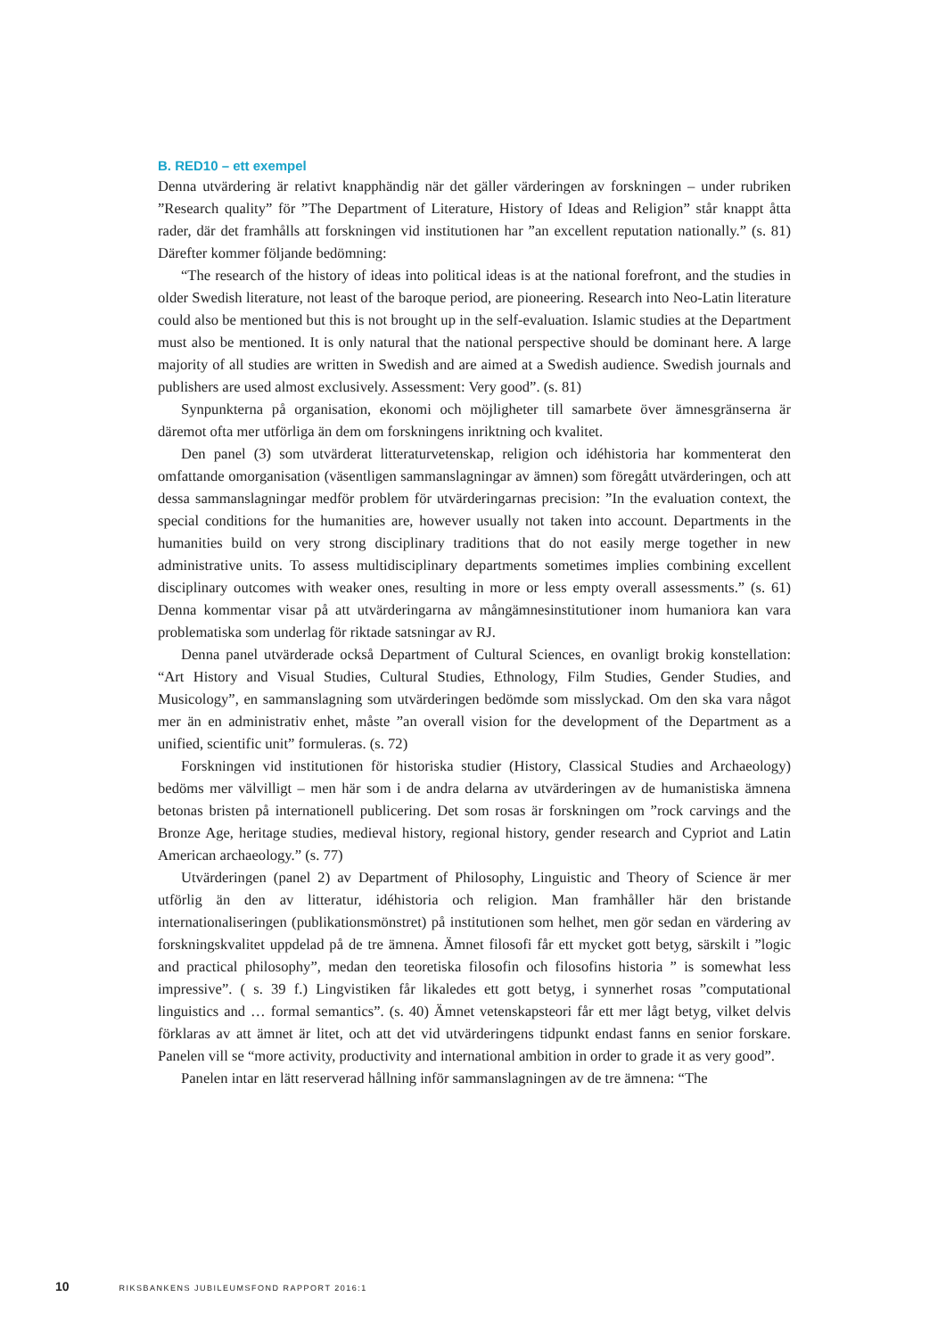B. RED10 – ett exempel
Denna utvärdering är relativt knapphändig när det gäller värderingen av forskningen – under rubriken ”Research quality” för ”The Department of Literature, History of Ideas and Religion” står knappt åtta rader, där det framhålls att forskningen vid institutionen har ”an excellent reputation nationally.” (s. 81) Därefter kommer följande bedömning:
“The research of the history of ideas into political ideas is at the national forefront, and the studies in older Swedish literature, not least of the baroque period, are pioneering. Research into Neo-Latin literature could also be mentioned but this is not brought up in the self-evaluation. Islamic studies at the Department must also be mentioned. It is only natural that the national perspective should be dominant here. A large majority of all studies are written in Swedish and are aimed at a Swedish audience. Swedish journals and publishers are used almost exclusively. Assessment: Very good”. (s. 81)
Synpunkterna på organisation, ekonomi och möjligheter till samarbete över ämnesgränserna är däremot ofta mer utförliga än dem om forskningens inriktning och kvalitet.
Den panel (3) som utvärderat litteraturvetenskap, religion och idéhistoria har kommenterat den omfattande omorganisation (väsentligen sammanslagningar av ämnen) som föregått utvärderingen, och att dessa sammanslagningar medför problem för utvärderingarnas precision: ”In the evaluation context, the special conditions for the humanities are, however usually not taken into account. Departments in the humanities build on very strong disciplinary traditions that do not easily merge together in new administrative units. To assess multidisciplinary departments sometimes implies combining excellent disciplinary outcomes with weaker ones, resulting in more or less empty overall assessments.” (s. 61) Denna kommentar visar på att utvärderingarna av mångämnesinstitutioner inom humaniora kan vara problematiska som underlag för riktade satsningar av RJ.
Denna panel utvärderade också Department of Cultural Sciences, en ovanligt brokig konstellation: “Art History and Visual Studies, Cultural Studies, Ethnology, Film Studies, Gender Studies, and Musicology”, en sammanslagning som utvärderingen bedömde som misslyckad. Om den ska vara något mer än en administrativ enhet, måste ”an overall vision for the development of the Department as a unified, scientific unit” formuleras. (s. 72)
Forskningen vid institutionen för historiska studier (History, Classical Studies and Archaeology) bedöms mer välvilligt – men här som i de andra delarna av utvärderingen av de humanistiska ämnena betonas bristen på internationell publicering. Det som rosas är forskningen om ”rock carvings and the Bronze Age, heritage studies, medieval history, regional history, gender research and Cypriot and Latin American archaeology.” (s. 77)
Utvärderingen (panel 2) av Department of Philosophy, Linguistic and Theory of Science är mer utförlig än den av litteratur, idéhistoria och religion. Man framhåller här den bristande internationaliseringen (publikationsmönstret) på institutionen som helhet, men gör sedan en värdering av forskningskvalitet uppdelad på de tre ämnena. Ämnet filosofi får ett mycket gott betyg, särskilt i ”logic and practical philosophy”, medan den teoretiska filosofin och filosofins historia ” is somewhat less impressive”. ( s. 39 f.) Lingvistiken får likaledes ett gott betyg, i synnerhet rosas ”computational linguistics and … formal semantics”. (s. 40) Ämnet vetenskapsteori får ett mer lågt betyg, vilket delvis förklaras av att ämnet är litet, och att det vid utvärderingens tidpunkt endast fanns en senior forskare. Panelen vill se “more activity, productivity and international ambition in order to grade it as very good”.
Panelen intar en lätt reserverad hållning inför sammanslagningen av de tre ämnena: “The
10 RIKSBANKENS JUBILEUMSFOND RAPPORT 2016:1